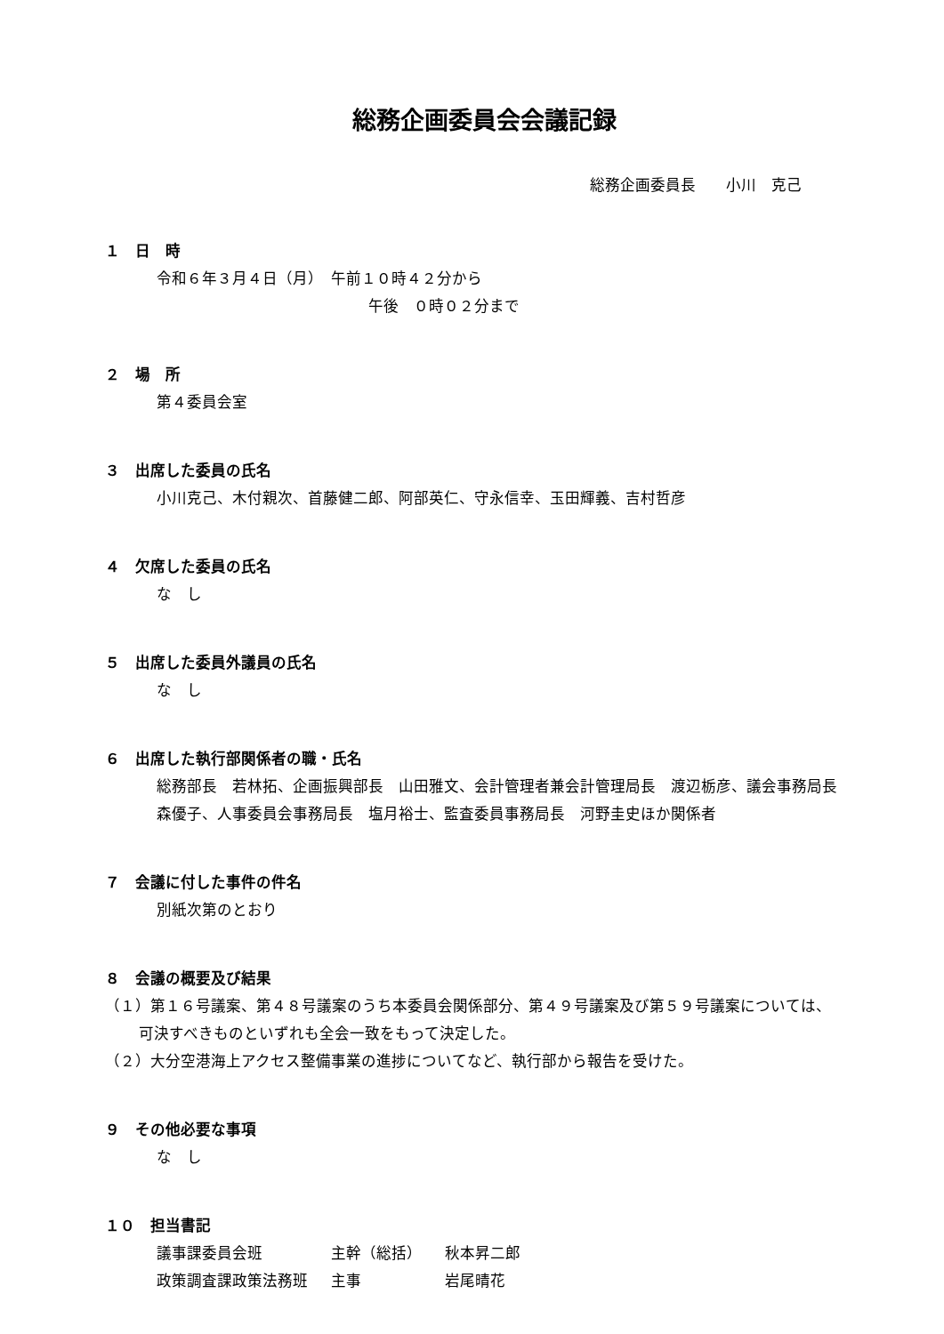総務企画委員会会議記録
総務企画委員長　　小川　克己
１　日　時
令和６年３月４日（月）　午前１０時４２分から
午後　０時０２分まで
２　場　所
第４委員会室
３　出席した委員の氏名
小川克己、木付親次、首藤健二郎、阿部英仁、守永信幸、玉田輝義、吉村哲彦
４　欠席した委員の氏名
な　し
５　出席した委員外議員の氏名
な　し
６　出席した執行部関係者の職・氏名
総務部長　若林拓、企画振興部長　山田雅文、会計管理者兼会計管理局長　渡辺栃彦、議会事務局長　森優子、人事委員会事務局長　塩月裕士、監査委員事務局長　河野圭史ほか関係者
７　会議に付した事件の件名
別紙次第のとおり
８　会議の概要及び結果
（１）第１６号議案、第４８号議案のうち本委員会関係部分、第４９号議案及び第５９号議案については、可決すべきものといずれも全会一致をもって決定した。
（２）大分空港海上アクセス整備事業の進捗についてなど、執行部から報告を受けた。
９　その他必要な事項
な　し
１０　担当書記
| 議事課委員会班 | 主幹（総括） | 秋本昇二郎 |
| 政策調査課政策法務班 | 主事 | 岩尾晴花 |